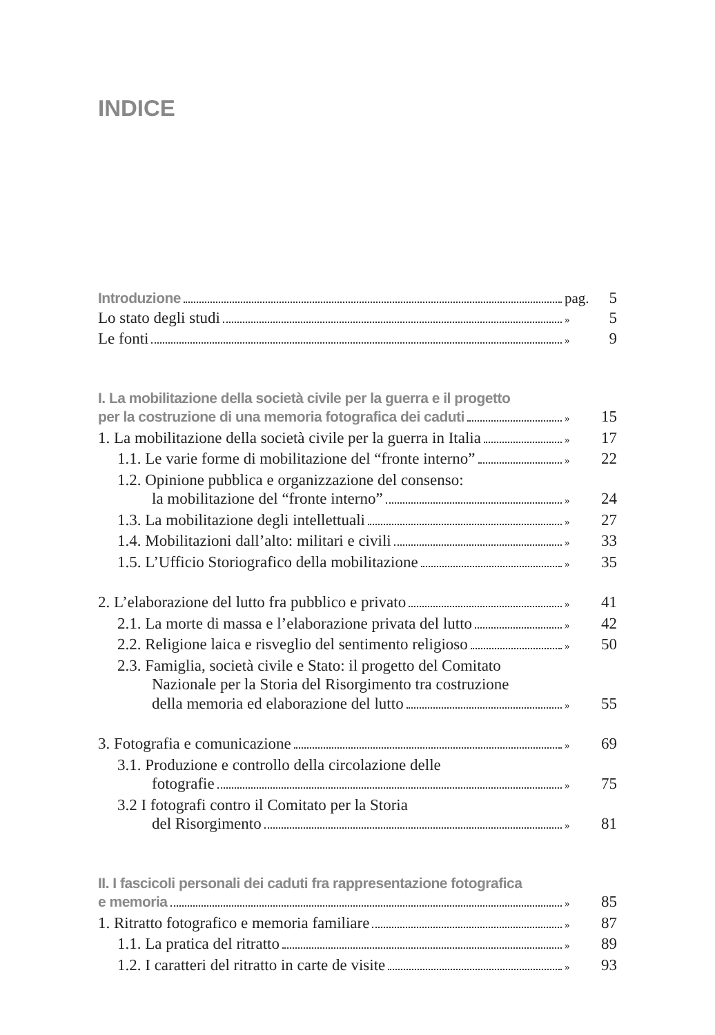INDICE
Introduzione pag. 5
Lo stato degli studi » 5
Le fonti » 9
I. La mobilitazione della società civile per la guerra e il progetto
per la costruzione di una memoria fotografica dei caduti » 15
1. La mobilitazione della società civile per la guerra in Italia » 17
1.1. Le varie forme di mobilitazione del “fronte interno” » 22
1.2. Opinione pubblica e organizzazione del consenso:
la mobilitazione del “fronte interno” » 24
1.3. La mobilitazione degli intellettuali » 27
1.4. Mobilitazioni dall’alto: militari e civili » 33
1.5. L’Ufficio Storiografico della mobilitazione » 35
2. L’elaborazione del lutto fra pubblico e privato » 41
2.1. La morte di massa e l’elaborazione privata del lutto » 42
2.2. Religione laica e risveglio del sentimento religioso » 50
2.3. Famiglia, società civile e Stato: il progetto del Comitato
Nazionale per la Storia del Risorgimento tra costruzione
della memoria ed elaborazione del lutto » 55
3. Fotografia e comunicazione » 69
3.1. Produzione e controllo della circolazione delle
fotografie » 75
3.2 I fotografi contro il Comitato per la Storia
del Risorgimento » 81
II. I fascicoli personali dei caduti fra rappresentazione fotografica
e memoria » 85
1. Ritratto fotografico e memoria familiare » 87
1.1. La pratica del ritratto » 89
1.2. I caratteri del ritratto in carte de visite » 93